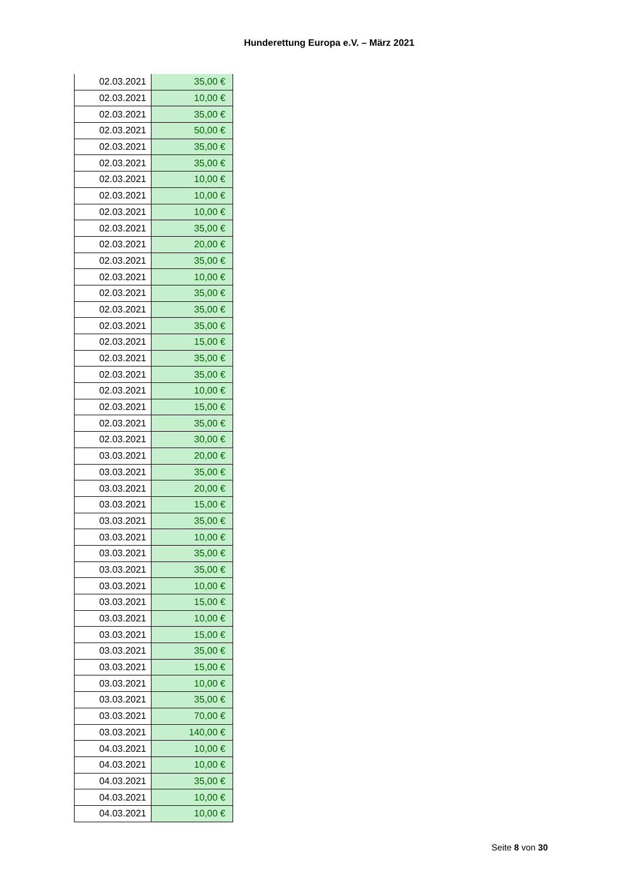Hunderettung Europa e.V. – März 2021
| 02.03.2021 | 35,00 € |
| 02.03.2021 | 10,00 € |
| 02.03.2021 | 35,00 € |
| 02.03.2021 | 50,00 € |
| 02.03.2021 | 35,00 € |
| 02.03.2021 | 35,00 € |
| 02.03.2021 | 10,00 € |
| 02.03.2021 | 10,00 € |
| 02.03.2021 | 10,00 € |
| 02.03.2021 | 35,00 € |
| 02.03.2021 | 20,00 € |
| 02.03.2021 | 35,00 € |
| 02.03.2021 | 10,00 € |
| 02.03.2021 | 35,00 € |
| 02.03.2021 | 35,00 € |
| 02.03.2021 | 35,00 € |
| 02.03.2021 | 15,00 € |
| 02.03.2021 | 35,00 € |
| 02.03.2021 | 35,00 € |
| 02.03.2021 | 10,00 € |
| 02.03.2021 | 15,00 € |
| 02.03.2021 | 35,00 € |
| 02.03.2021 | 30,00 € |
| 03.03.2021 | 20,00 € |
| 03.03.2021 | 35,00 € |
| 03.03.2021 | 20,00 € |
| 03.03.2021 | 15,00 € |
| 03.03.2021 | 35,00 € |
| 03.03.2021 | 10,00 € |
| 03.03.2021 | 35,00 € |
| 03.03.2021 | 35,00 € |
| 03.03.2021 | 10,00 € |
| 03.03.2021 | 15,00 € |
| 03.03.2021 | 10,00 € |
| 03.03.2021 | 15,00 € |
| 03.03.2021 | 35,00 € |
| 03.03.2021 | 15,00 € |
| 03.03.2021 | 10,00 € |
| 03.03.2021 | 35,00 € |
| 03.03.2021 | 70,00 € |
| 03.03.2021 | 140,00 € |
| 04.03.2021 | 10,00 € |
| 04.03.2021 | 10,00 € |
| 04.03.2021 | 35,00 € |
| 04.03.2021 | 10,00 € |
| 04.03.2021 | 10,00 € |
Seite 8 von 30